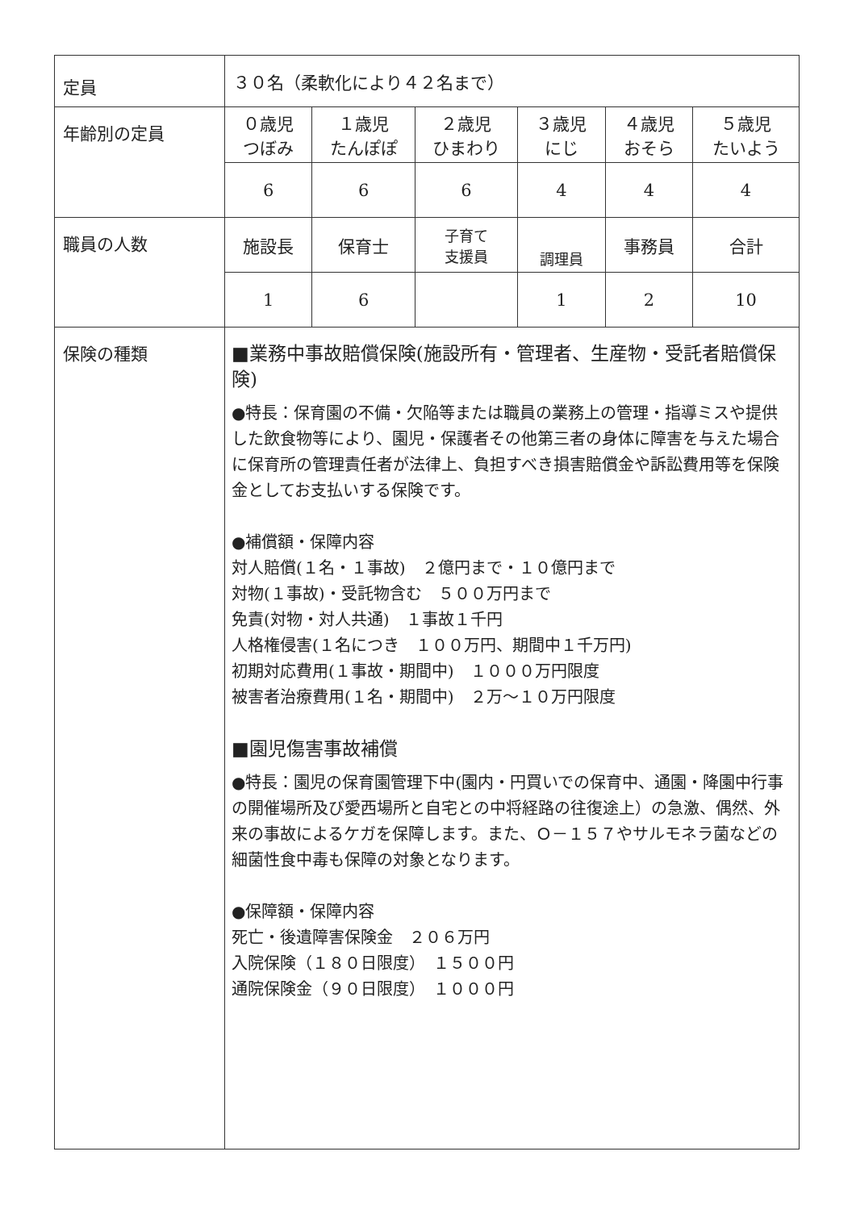| 定員 | ３０名（柔軟化により４２名まで） | | | | | |
| 年齢別の定員 | ０歳児 つぼみ | １歳児 たんぽぽ | ２歳児 ひまわり | ３歳児 にじ | ４歳児 おそら | ５歳児 たいよう |
| | 6 | 6 | 6 | 4 | 4 | 4 |
| 職員の人数 | 施設長 | 保育士 | 子育て 支援員 | 調理員 | 事務員 | 合計 |
| | 1 | 6 | | 1 | 2 | 10 |
| 保険の種類 | ■業務中事故賠償保険(施設所有・管理者、生産物・受託者賠償保険) ●特長：保育園の不備・欠陥等または職員の業務上の管理・指導ミスや提供した飲食物等により、園児・保護者その他第三者の身体に障害を与えた場合に保育所の管理責任者が法律上、負担すべき損害賠償金や訴訟費用等を保険金としてお支払いする保険です。 ●補償額・保障内容 対人賠償(１名・１事故) ２億円まで・１０億円まで 対物(１事故)・受託物含む ５００万円まで 免責(対物・対人共通) １事故１千円 人格権侵害(１名につき １００万円、期間中１千万円) 初期対応費用(１事故・期間中) １０００万円限度 被害者治療費用(１名・期間中) ２万～１０万円限度 ■園児傷害事故補償 ●特長：園児の保育園管理下中(園内・円買いでの保育中、通園・降園中行事の開催場所及び愛西場所と自宅との中将経路の往復途上）の急激、偶然、外来の事故によるケガを保障します。また、Ｏ－１５７やサルモネラ菌などの細菌性食中毒も保障の対象となります。 ●保障額・保障内容 死亡・後遺障害保険金 ２０６万円 入院保険（１８０日限度） １５００円 通院保険金（９０日限度） １０００円 | | | | | |